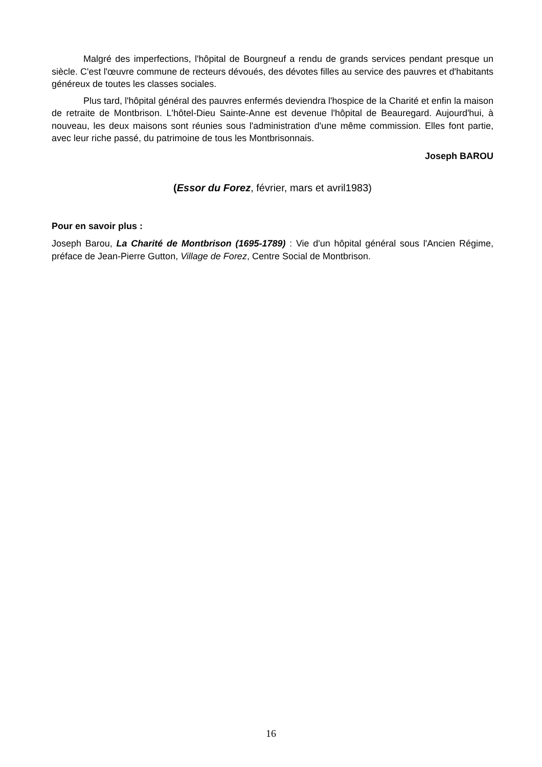Malgré des imperfections, l'hôpital de Bourgneuf a rendu de grands services pendant presque un siècle. C'est l'œuvre commune de recteurs dévoués, des dévotes filles au service des pauvres et d'habitants généreux de toutes les classes sociales.
Plus tard, l'hôpital général des pauvres enfermés deviendra l'hospice de la Charité et enfin la maison de retraite de Montbrison. L'hôtel-Dieu Sainte-Anne est devenue l'hôpital de Beauregard. Aujourd'hui, à nouveau, les deux maisons sont réunies sous l'administration d'une même commission. Elles font partie, avec leur riche passé, du patrimoine de tous les Montbrisonnais.
Joseph BAROU
(Essor du Forez, février, mars et avril1983)
Pour en savoir plus :
Joseph Barou, La Charité de Montbrison (1695-1789) : Vie d'un hôpital général sous l'Ancien Régime, préface de Jean-Pierre Gutton, Village de Forez, Centre Social de Montbrison.
16